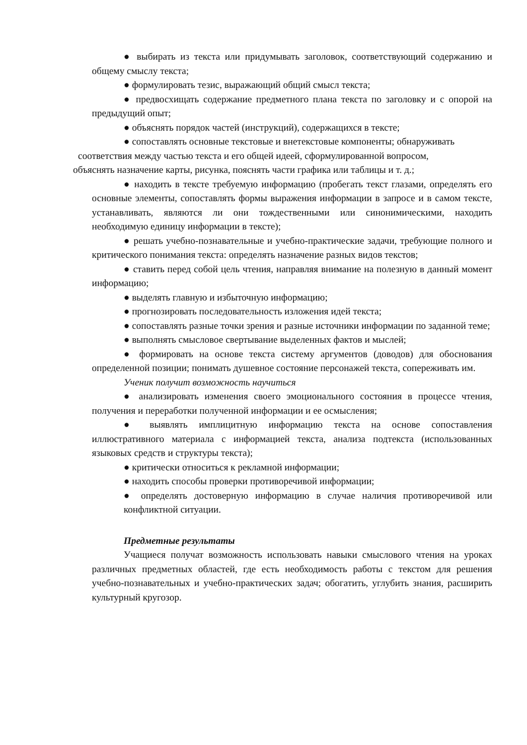● выбирать из текста или придумывать заголовок, соответствующий содержанию и общему смыслу текста;
● формулировать тезис, выражающий общий смысл текста;
● предвосхищать содержание предметного плана текста по заголовку и с опорой на предыдущий опыт;
● объяснять порядок частей (инструкций), содержащихся в тексте;
● сопоставлять основные текстовые и внетекстовые компоненты; обнаруживать
соответствия между частью текста и его общей идеей, сформулированной вопросом,
объяснять назначение карты, рисунка, пояснять части графика или таблицы и т. д.;
● находить в тексте требуемую информацию (пробегать текст глазами, определять его основные элементы, сопоставлять формы выражения информации в запросе и в самом тексте, устанавливать, являются ли они тождественными или синонимическими, находить необходимую единицу информации в тексте);
● решать учебно-познавательные и учебно-практические задачи, требующие полного и критического понимания текста: определять назначение разных видов текстов;
● ставить перед собой цель чтения, направляя внимание на полезную в данный момент информацию;
● выделять главную и избыточную информацию;
● прогнозировать последовательность изложения идей текста;
● сопоставлять разные точки зрения и разные источники информации по заданной теме;
● выполнять смысловое свертывание выделенных фактов и мыслей;
● формировать на основе текста систему аргументов (доводов) для обоснования определенной позиции; понимать душевное состояние персонажей текста, сопереживать им.
Ученик получит возможность научиться
● анализировать изменения своего эмоционального состояния в процессе чтения, получения и переработки полученной информации и ее осмысления;
● выявлять имплицитную информацию текста на основе сопоставления иллюстративного материала с информацией текста, анализа подтекста (использованных языковых средств и структуры текста);
● критически относиться к рекламной информации;
● находить способы проверки противоречивой информации;
● определять достоверную информацию в случае наличия противоречивой или конфликтной ситуации.
Предметные результаты
Учащиеся получат возможность использовать навыки смыслового чтения на уроках различных предметных областей, где есть необходимость работы с текстом для решения учебно-познавательных и учебно-практических задач; обогатить, углубить знания, расширить культурный кругозор.